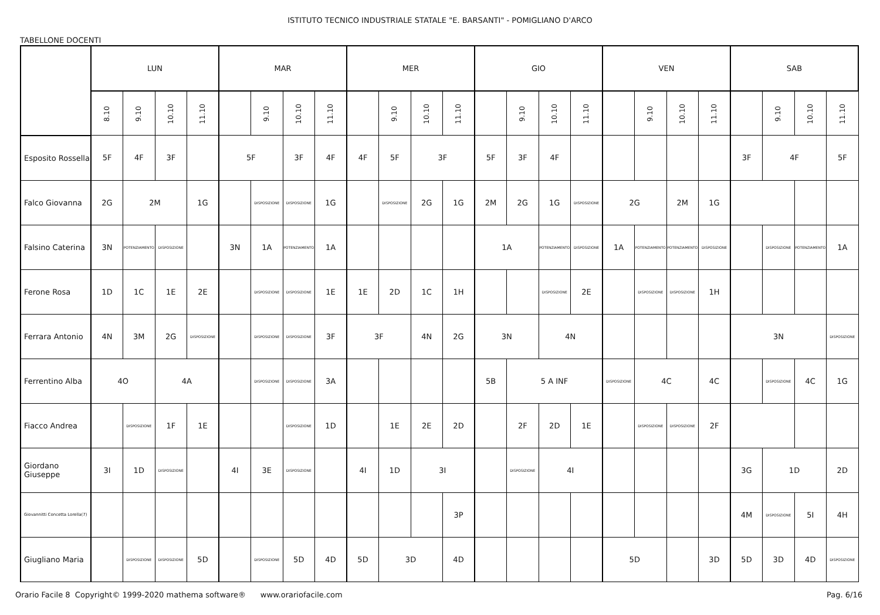ISTITUTO TECNICO INDUSTRIALE STATALE "E. BARSANTI" - POMIGLIANO D'ARCO
TABELLONE DOCENTI
| | LUN | | | | MAR | | | | MER | | | | GIO | | | | VEN | | | | SAB | | | |
| --- | --- | --- | --- | --- | --- | --- | --- | --- | --- | --- | --- | --- | --- | --- | --- | --- | --- | --- | --- | --- | --- | --- | --- | --- |
| | 8.10 | 9.10 | 10.10 | 11.10 | | 9.10 | 10.10 | 11.10 | | 9.10 | 10.10 | 11.10 | | 9.10 | 10.10 | 11.10 | | 9.10 | 10.10 | 11.10 | | 9.10 | 10.10 | 11.10 |
| Esposito Rossella | 5F | 4F | 3F | | 5F | | 3F | 4F | 4F | 5F | 3F | | 5F | 3F | 4F | | | | | | 3F | 4F | | 5F |
| Falco Giovanna | 2G | 2M | | 1G | | DISPOSIZIONE | DISPOSIZIONE | 1G | | DISPOSIZIONE | 2G | 1G | 2M | 2G | 1G | DISPOSIZIONE | 2G | | 2M | 1G | | | | |
| Falsino Caterina | 3N | POTENZIAMENTO | DISPOSIZIONE | | 3N | 1A | POTENZIAMENTO | 1A | | | | | 1A | | POTENZIAMENTO | DISPOSIZIONE | 1A | POTENZIAMENTO | POTENZIAMENTO | DISPOSIZIONE | | DISPOSIZIONE | POTENZIAMENTO | 1A |
| Ferone Rosa | 1D | 1C | 1E | 2E | | DISPOSIZIONE | DISPOSIZIONE | 1E | 1E | 2D | 1C | 1H | | | DISPOSIZIONE | 2E | | DISPOSIZIONE | DISPOSIZIONE | 1H | | | | |
| Ferrara Antonio | 4N | 3M | 2G | DISPOSIZIONE | | DISPOSIZIONE | DISPOSIZIONE | 3F | 3F | | 4N | 2G | 3N | | 4N | | | | | | 3N | | | DISPOSIZIONE |
| Ferrentino Alba | 4O | | 4A | | | DISPOSIZIONE | DISPOSIZIONE | 3A | | | | | 5B | 5 A INF | | | DISPOSIZIONE | 4C | | 4C | | DISPOSIZIONE | 4C | 1G |
| Fiacco Andrea | | DISPOSIZIONE | 1F | 1E | | | DISPOSIZIONE | 1D | | 1E | 2E | 2D | | 2F | 2D | 1E | | DISPOSIZIONE | DISPOSIZIONE | 2F | | | | |
| Giordano Giuseppe | 3I | 1D | DISPOSIZIONE | | 4I | 3E | DISPOSIZIONE | | 4I | 1D | 3I | | | DISPOSIZIONE | 4I | | | | | | 3G | 1D | | 2D |
| Giovannitti Concetta Lorella(7) | | | | | | | | | | | | 3P | | | | | | | | | 4M | DISPOSIZIONE | 5I | 4H |
| Giugliano Maria | | DISPOSIZIONE | DISPOSIZIONE | 5D | | DISPOSIZIONE | 5D | 4D | 5D | 3D | | 4D | | | | | 5D | | | 3D | 5D | 3D | 4D | DISPOSIZIONE |
Orario Facile 8 Copyright© 1999-2020 mathema software® www.orariofacile.com Pag. 6/16